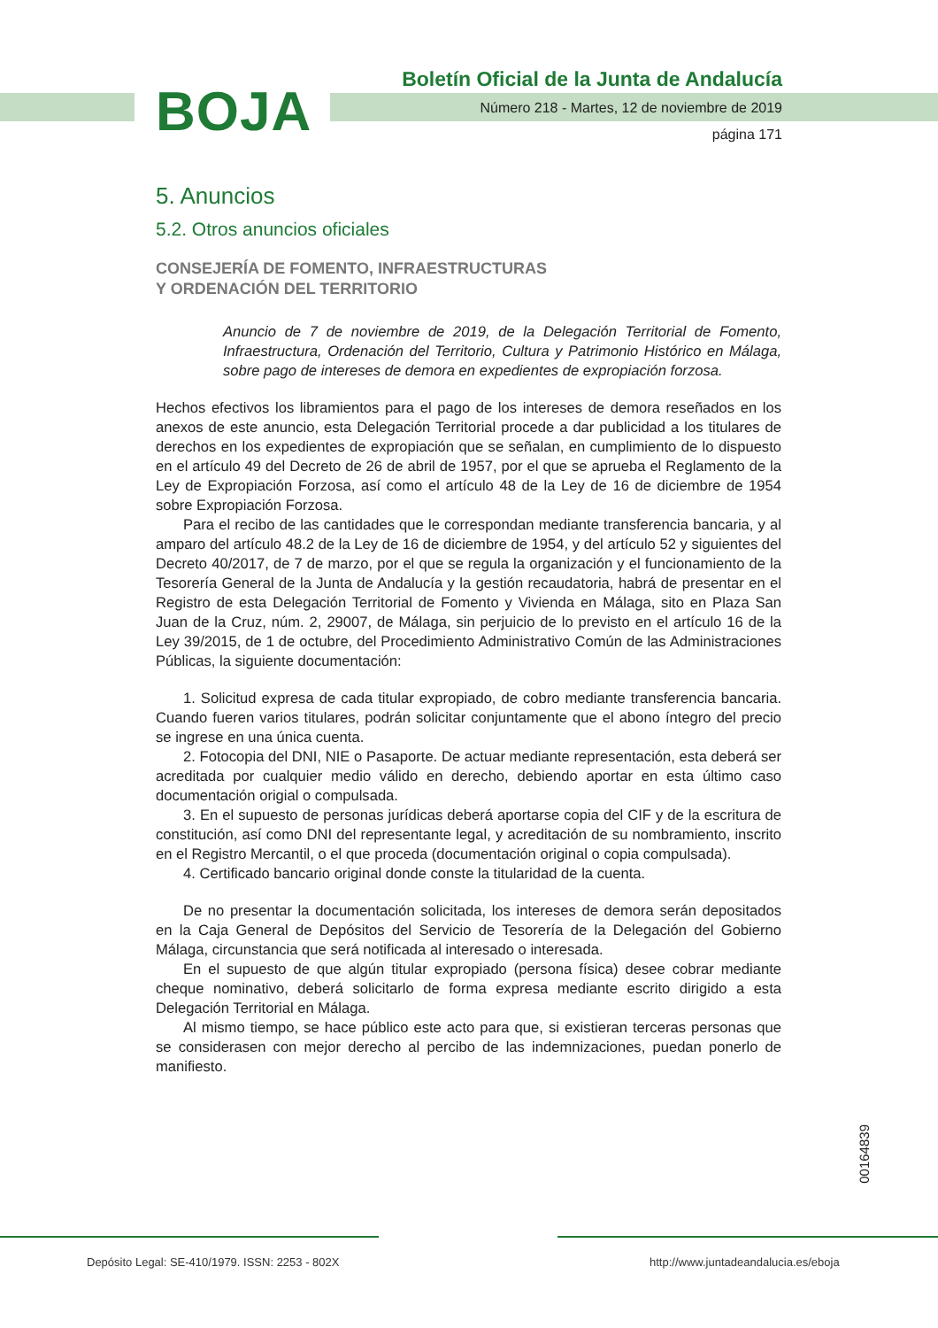BOJA
Boletín Oficial de la Junta de Andalucía
Número 218 - Martes, 12 de noviembre de 2019
página 171
5. Anuncios
5.2. Otros anuncios oficiales
CONSEJERÍA DE FOMENTO, INFRAESTRUCTURAS
Y ORDENACIÓN DEL TERRITORIO
Anuncio de 7 de noviembre de 2019, de la Delegación Territorial de Fomento, Infraestructura, Ordenación del Territorio, Cultura y Patrimonio Histórico en Málaga, sobre pago de intereses de demora en expedientes de expropiación forzosa.
Hechos efectivos los libramientos para el pago de los intereses de demora reseñados en los anexos de este anuncio, esta Delegación Territorial procede a dar publicidad a los titulares de derechos en los expedientes de expropiación que se señalan, en cumplimiento de lo dispuesto en el artículo 49 del Decreto de 26 de abril de 1957, por el que se aprueba el Reglamento de la Ley de Expropiación Forzosa, así como el artículo 48 de la Ley de 16 de diciembre de 1954 sobre Expropiación Forzosa.
Para el recibo de las cantidades que le correspondan mediante transferencia bancaria, y al amparo del artículo 48.2 de la Ley de 16 de diciembre de 1954, y del artículo 52 y siguientes del Decreto 40/2017, de 7 de marzo, por el que se regula la organización y el funcionamiento de la Tesorería General de la Junta de Andalucía y la gestión recaudatoria, habrá de presentar en el Registro de esta Delegación Territorial de Fomento y Vivienda en Málaga, sito en Plaza San Juan de la Cruz, núm. 2, 29007, de Málaga, sin perjuicio de lo previsto en el artículo 16 de la Ley 39/2015, de 1 de octubre, del Procedimiento Administrativo Común de las Administraciones Públicas, la siguiente documentación:
1. Solicitud expresa de cada titular expropiado, de cobro mediante transferencia bancaria. Cuando fueren varios titulares, podrán solicitar conjuntamente que el abono íntegro del precio se ingrese en una única cuenta.
2. Fotocopia del DNI, NIE o Pasaporte. De actuar mediante representación, esta deberá ser acreditada por cualquier medio válido en derecho, debiendo aportar en esta último caso documentación origial o compulsada.
3. En el supuesto de personas jurídicas deberá aportarse copia del CIF y de la escritura de constitución, así como DNI del representante legal, y acreditación de su nombramiento, inscrito en el Registro Mercantil, o el que proceda (documentación original o copia compulsada).
4. Certificado bancario original donde conste la titularidad de la cuenta.
De no presentar la documentación solicitada, los intereses de demora serán depositados en la Caja General de Depósitos del Servicio de Tesorería de la Delegación del Gobierno Málaga, circunstancia que será notificada al interesado o interesada.
En el supuesto de que algún titular expropiado (persona física) desee cobrar mediante cheque nominativo, deberá solicitarlo de forma expresa mediante escrito dirigido a esta Delegación Territorial en Málaga.
Al mismo tiempo, se hace público este acto para que, si existieran terceras personas que se considerasen con mejor derecho al percibo de las indemnizaciones, puedan ponerlo de manifiesto.
00164839
Depósito Legal: SE-410/1979. ISSN: 2253 - 802X
http://www.juntadeandalucia.es/eboja